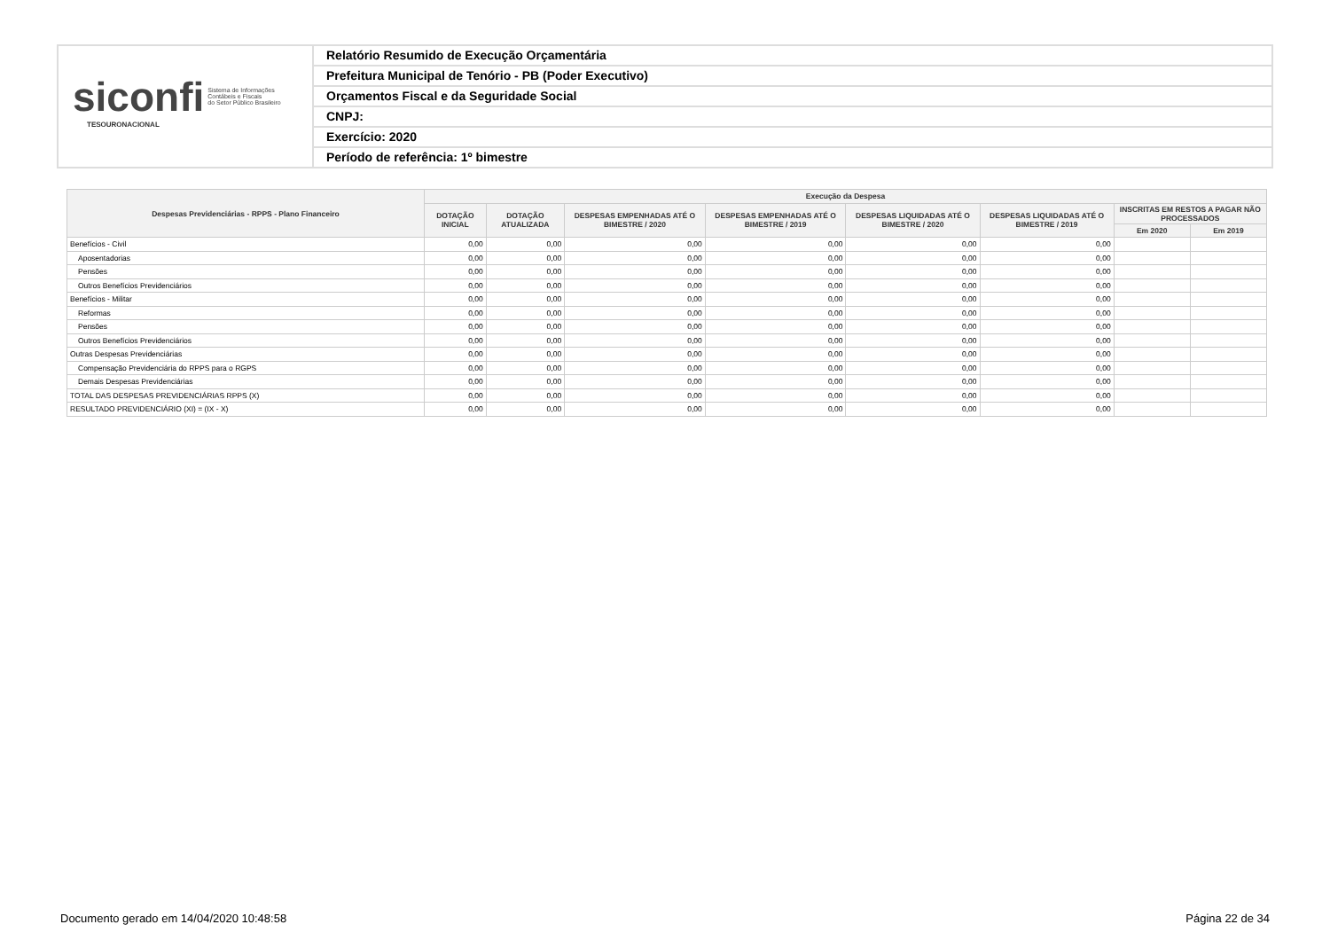siconfi Sistema de Informações
Contábeis e Fiscais
do Setor Público Brasileiro
TESOURONACIONAL
Relatório Resumido de Execução Orçamentária
Prefeitura Municipal de Tenório - PB (Poder Executivo)
Orçamentos Fiscal e da Seguridade Social
CNPJ:
Exercício: 2020
Período de referência: 1º bimestre
| Despesas Previdenciárias - RPPS - Plano Financeiro | Execução da Despesa | | | | | | | |
| --- | --- | --- | --- | --- | --- | --- | --- | --- |
| | DOTAÇÃO INICIAL | DOTAÇÃO ATUALIZADA | DESPESAS EMPENHADAS ATÉ O BIMESTRE / 2020 | DESPESAS EMPENHADAS ATÉ O BIMESTRE / 2019 | DESPESAS LIQUIDADAS ATÉ O BIMESTRE / 2020 | DESPESAS LIQUIDADAS ATÉ O BIMESTRE / 2019 | INSCRITAS EM RESTOS A PAGAR NÃO PROCESSADOS | |
| | | | | | | | Em 2020 | Em 2019 |
| Benefícios - Civil | 0,00 | 0,00 | 0,00 | 0,00 | 0,00 | 0,00 | | |
| Aposentadorias | 0,00 | 0,00 | 0,00 | 0,00 | 0,00 | 0,00 | | |
| Pensões | 0,00 | 0,00 | 0,00 | 0,00 | 0,00 | 0,00 | | |
| Outros Benefícios Previdenciários | 0,00 | 0,00 | 0,00 | 0,00 | 0,00 | 0,00 | | |
| Benefícios - Militar | 0,00 | 0,00 | 0,00 | 0,00 | 0,00 | 0,00 | | |
| Reformas | 0,00 | 0,00 | 0,00 | 0,00 | 0,00 | 0,00 | | |
| Pensões | 0,00 | 0,00 | 0,00 | 0,00 | 0,00 | 0,00 | | |
| Outros Benefícios Previdenciários | 0,00 | 0,00 | 0,00 | 0,00 | 0,00 | 0,00 | | |
| Outras Despesas Previdenciárias | 0,00 | 0,00 | 0,00 | 0,00 | 0,00 | 0,00 | | |
| Compensação Previdenciária do RPPS para o RGPS | 0,00 | 0,00 | 0,00 | 0,00 | 0,00 | 0,00 | | |
| Demais Despesas Previdenciárias | 0,00 | 0,00 | 0,00 | 0,00 | 0,00 | 0,00 | | |
| TOTAL DAS DESPESAS PREVIDENCIÁRIAS RPPS (X) | 0,00 | 0,00 | 0,00 | 0,00 | 0,00 | 0,00 | | |
| RESULTADO PREVIDENCIÁRIO (XI) = (IX - X) | 0,00 | 0,00 | 0,00 | 0,00 | 0,00 | 0,00 | | |
Documento gerado em 14/04/2020 10:48:58 Página 22 de 34